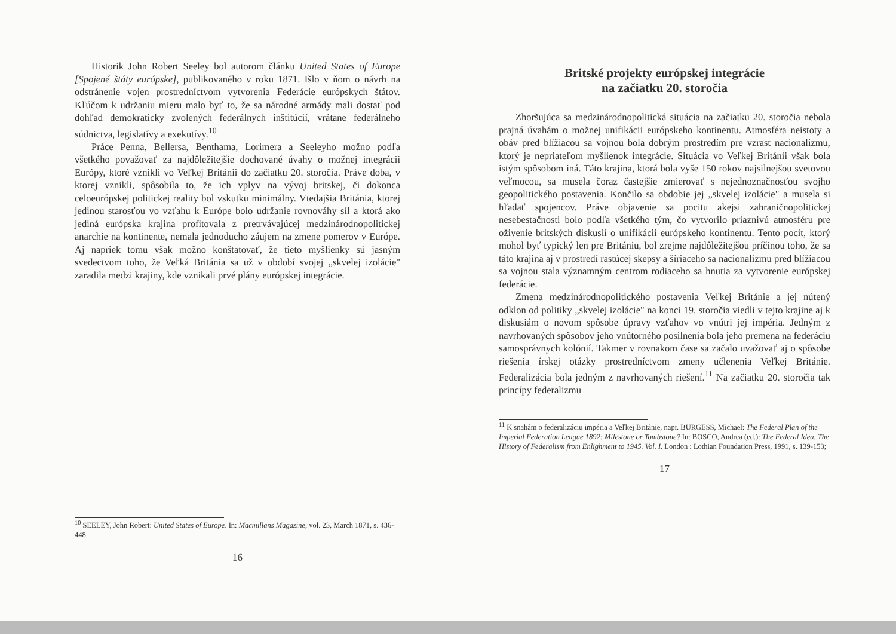Historik John Robert Seeley bol autorom článku United States of Europe [Spojené štáty európske], publikovaného v roku 1871. Išlo v ňom o návrh na odstránenie vojen prostredníctvom vytvorenia Federácie európskych štátov. Kľúčom k udržaniu mieru malo byť to, že sa národné armády mali dostať pod dohľad demokraticky zvolených federálnych inštitúcií, vrátane federálneho súdnictva, legislatívy a exekutívy.<sup>10</sup>
Práce Penna, Bellersa, Benthama, Lorimera a Seeleyho možno podľa všetkého považovať za najdôležitejšie dochované úvahy o možnej integrácii Európy, ktoré vznikli vo Veľkej Británii do začiatku 20. storočia. Práve doba, v ktorej vznikli, spôsobila to, že ich vplyv na vývoj britskej, či dokonca celoeurópskej politickej reality bol vskutku minimálny. Vtedajšia Británia, ktorej jedinou starosťou vo vzťahu k Európe bolo udržanie rovnováhy síl a ktorá ako jediná európska krajina profitovala z pretrvávajúcej medzinárodnopolitickej anarchie na kontinente, nemala jednoducho záujem na zmene pomerov v Európe. Aj napriek tomu však možno konštatovať, že tieto myšlienky sú jasným svedectvom toho, že Veľká Británia sa už v období svojej „skvelej izolácie" zaradila medzi krajiny, kde vznikali prvé plány európskej integrácie.
<sup>10</sup> SEELEY, John Robert: United States of Europe. In: Macmillans Magazine, vol. 23, March 1871, s. 436-448.
16
Britské projekty európskej integrácie
na začiatku 20. storočia
Zhoršujúca sa medzinárodnopolitická situácia na začiatku 20. storočia nebola prajná úvahám o možnej unifikácii európskeho kontinentu. Atmosféra neistoty a obáv pred blížiacou sa vojnou bola dobrým prostredím pre vzrast nacionalizmu, ktorý je nepriateľom myšlienok integrácie. Situácia vo Veľkej Británii však bola istým spôsobom iná. Táto krajina, ktorá bola vyše 150 rokov najsilnejšou svetovou veľmocou, sa musela čoraz častejšie zmierovať s nejednoznačnosťou svojho geopolitického postavenia. Končilo sa obdobie jej „skvelej izolácie" a musela si hľadať spojencov. Práve objavenie sa pocitu akejsi zahraničnopolitickej nesebestačnosti bolo podľa všetkého tým, čo vytvorilo priaznivú atmosféru pre oživenie britských diskusií o unifikácii európskeho kontinentu. Tento pocit, ktorý mohol byť typický len pre Britániu, bol zrejme najdôležitejšou príčinou toho, že sa táto krajina aj v prostredí rastúcej skepsy a šíriaceho sa nacionalizmu pred blížiacou sa vojnou stala významným centrom rodiaceho sa hnutia za vytvorenie európskej federácie.
Zmena medzinárodnopolitického postavenia Veľkej Británie a jej nútený odklon od politiky „skvelej izolácie" na konci 19. storočia viedli v tejto krajine aj k diskusiám o novom spôsobe úpravy vzťahov vo vnútri jej impéria. Jedným z navrhovaných spôsobov jeho vnútorného posilnenia bola jeho premena na federáciu samosprávnych kolónií. Takmer v rovnakom čase sa začalo uvažovať aj o spôsobe riešenia írskej otázky prostredníctvom zmeny učlenenia Veľkej Británie. Federalizácia bola jedným z navrhovaných riešení.<sup>11</sup> Na začiatku 20. storočia tak princípy federalizmu
<sup>11</sup> K snahám o federalizáciu impéria a Veľkej Británie, napr. BURGESS, Michael: The Federal Plan of the Imperial Federation League 1892: Milestone or Tombstone? In: BOSCO, Andrea (ed.): The Federal Idea. The History of Federalism from Enlighment to 1945. Vol. I. London : Lothian Foundation Press, 1991, s. 139-153;
17